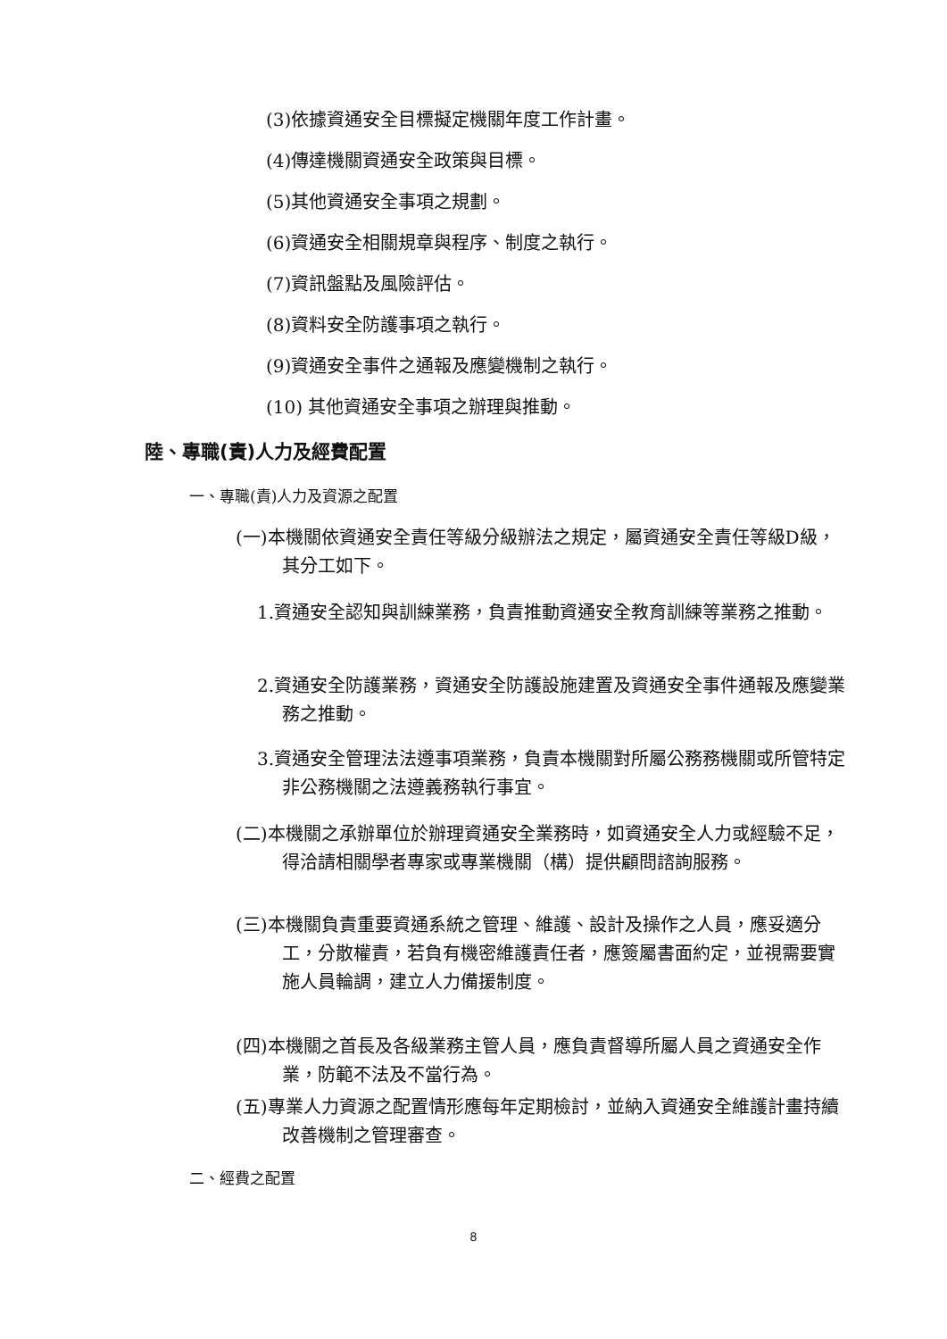(3)依據資通安全目標擬定機關年度工作計畫。
(4)傳達機關資通安全政策與目標。
(5)其他資通安全事項之規劃。
(6)資通安全相關規章與程序、制度之執行。
(7)資訊盤點及風險評估。
(8)資料安全防護事項之執行。
(9)資通安全事件之通報及應變機制之執行。
(10) 其他資通安全事項之辦理與推動。
陸、專職(責)人力及經費配置
一、專職(責)人力及資源之配置
(一)本機關依資通安全責任等級分級辦法之規定，屬資通安全責任等級D級，其分工如下。
1.資通安全認知與訓練業務，負責推動資通安全教育訓練等業務之推動。
2.資通安全防護業務，資通安全防護設施建置及資通安全事件通報及應變業務之推動。
3.資通安全管理法法遵事項業務，負責本機關對所屬公務務機關或所管特定非公務機關之法遵義務執行事宜。
(二)本機關之承辦單位於辦理資通安全業務時，如資通安全人力或經驗不足，得洽請相關學者專家或專業機關（構）提供顧問諮詢服務。
(三)本機關負責重要資通系統之管理、維護、設計及操作之人員，應妥適分工，分散權責，若負有機密維護責任者，應簽屬書面約定，並視需要實施人員輪調，建立人力備援制度。
(四)本機關之首長及各級業務主管人員，應負責督導所屬人員之資通安全作業，防範不法及不當行為。
(五)專業人力資源之配置情形應每年定期檢討，並納入資通安全維護計畫持續改善機制之管理審查。
二、經費之配置
8